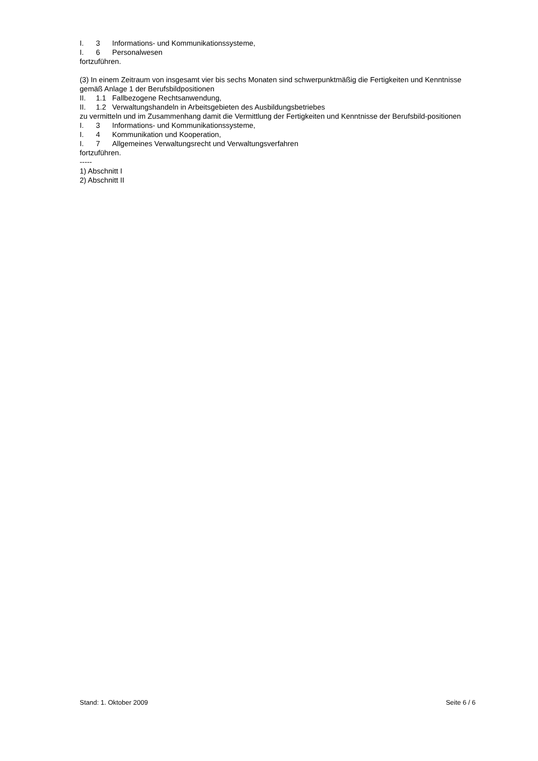I. 3 Informations- und Kommunikationssysteme,
I. 6 Personalwesen
fortzuführen.
(3) In einem Zeitraum von insgesamt vier bis sechs Monaten sind schwerpunktmäßig die Fertigkeiten und Kenntnisse gemäß Anlage 1 der Berufsbildpositionen
II. 1.1 Fallbezogene Rechtsanwendung,
II. 1.2 Verwaltungshandeln in Arbeitsgebieten des Ausbildungsbetriebes
zu vermitteln und im Zusammenhang damit die Vermittlung der Fertigkeiten und Kenntnisse der Berufsbild-positionen
I. 3 Informations- und Kommunikationssysteme,
I. 4 Kommunikation und Kooperation,
I. 7 Allgemeines Verwaltungsrecht und Verwaltungsverfahren
fortzuführen.
-----
1) Abschnitt I
2) Abschnitt II
Stand: 1. Oktober 2009 Seite 6 / 6